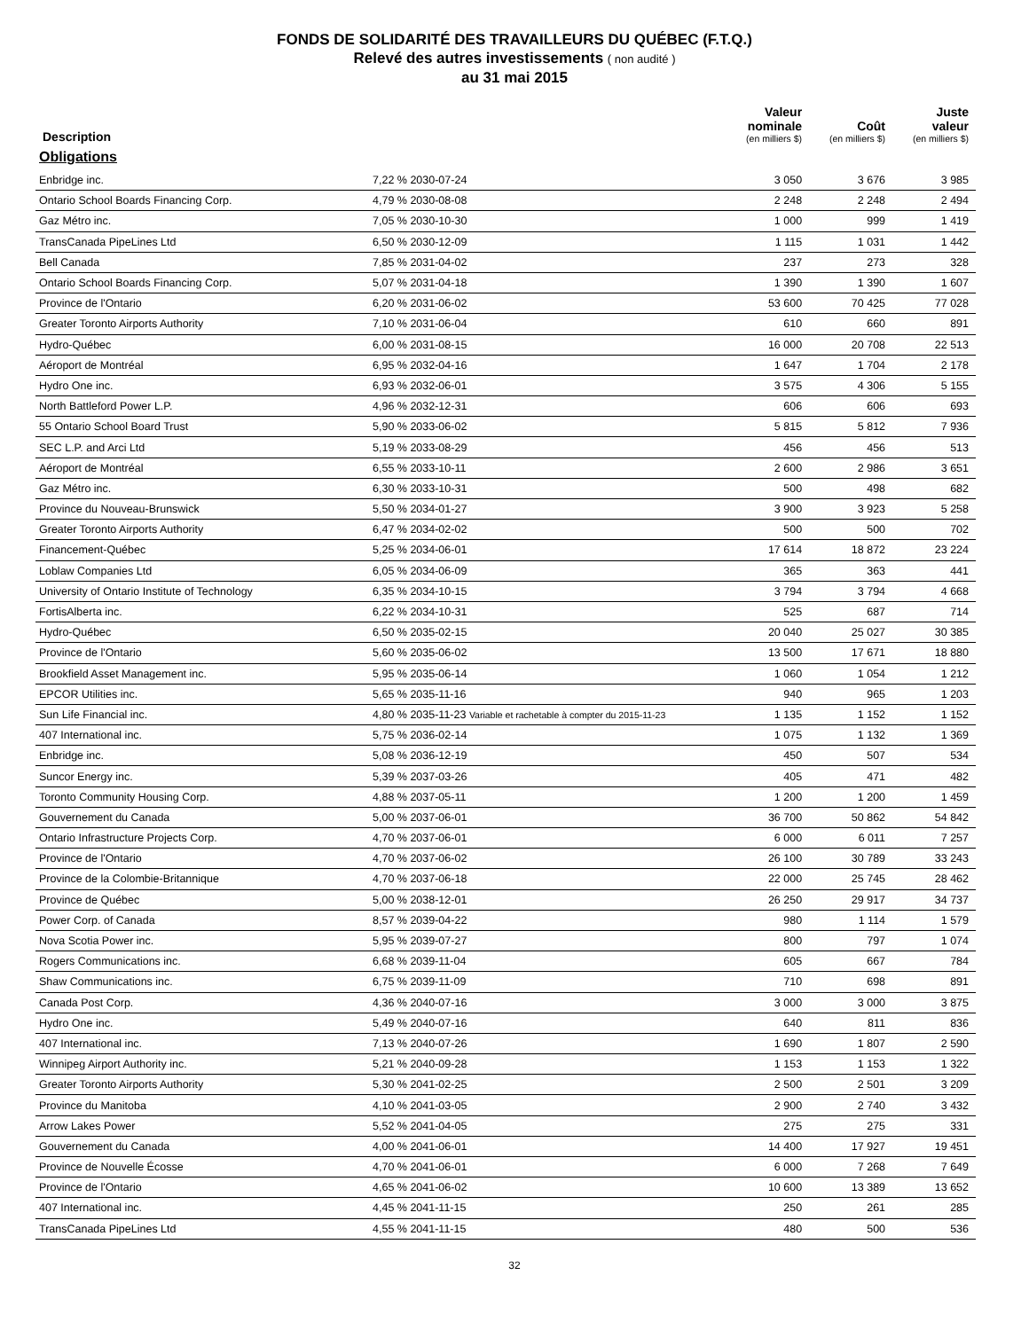FONDS DE SOLIDARITÉ DES TRAVAILLEURS DU QUÉBEC (F.T.Q.)
Relevé des autres investissements ( non audité )
au 31 mai 2015
| Description | | Valeur nominale (en milliers $) | Coût (en milliers $) | Juste valeur (en milliers $) |
| --- | --- | --- | --- | --- |
| Obligations | | | | |
| Enbridge inc. | 7,22 % 2030-07-24 | 3 050 | 3 676 | 3 985 |
| Ontario School Boards Financing Corp. | 4,79 % 2030-08-08 | 2 248 | 2 248 | 2 494 |
| Gaz Métro inc. | 7,05 % 2030-10-30 | 1 000 | 999 | 1 419 |
| TransCanada PipeLines Ltd | 6,50 % 2030-12-09 | 1 115 | 1 031 | 1 442 |
| Bell Canada | 7,85 % 2031-04-02 | 237 | 273 | 328 |
| Ontario School Boards Financing Corp. | 5,07 % 2031-04-18 | 1 390 | 1 390 | 1 607 |
| Province de l'Ontario | 6,20 % 2031-06-02 | 53 600 | 70 425 | 77 028 |
| Greater Toronto Airports Authority | 7,10 % 2031-06-04 | 610 | 660 | 891 |
| Hydro-Québec | 6,00 % 2031-08-15 | 16 000 | 20 708 | 22 513 |
| Aéroport de Montréal | 6,95 % 2032-04-16 | 1 647 | 1 704 | 2 178 |
| Hydro One inc. | 6,93 % 2032-06-01 | 3 575 | 4 306 | 5 155 |
| North Battleford Power L.P. | 4,96 % 2032-12-31 | 606 | 606 | 693 |
| 55 Ontario School Board Trust | 5,90 % 2033-06-02 | 5 815 | 5 812 | 7 936 |
| SEC L.P. and Arci Ltd | 5,19 % 2033-08-29 | 456 | 456 | 513 |
| Aéroport de Montréal | 6,55 % 2033-10-11 | 2 600 | 2 986 | 3 651 |
| Gaz Métro inc. | 6,30 % 2033-10-31 | 500 | 498 | 682 |
| Province du Nouveau-Brunswick | 5,50 % 2034-01-27 | 3 900 | 3 923 | 5 258 |
| Greater Toronto Airports Authority | 6,47 % 2034-02-02 | 500 | 500 | 702 |
| Financement-Québec | 5,25 % 2034-06-01 | 17 614 | 18 872 | 23 224 |
| Loblaw Companies Ltd | 6,05 % 2034-06-09 | 365 | 363 | 441 |
| University of Ontario Institute of Technology | 6,35 % 2034-10-15 | 3 794 | 3 794 | 4 668 |
| FortisAlberta inc. | 6,22 % 2034-10-31 | 525 | 687 | 714 |
| Hydro-Québec | 6,50 % 2035-02-15 | 20 040 | 25 027 | 30 385 |
| Province de l'Ontario | 5,60 % 2035-06-02 | 13 500 | 17 671 | 18 880 |
| Brookfield Asset Management inc. | 5,95 % 2035-06-14 | 1 060 | 1 054 | 1 212 |
| EPCOR Utilities inc. | 5,65 % 2035-11-16 | 940 | 965 | 1 203 |
| Sun Life Financial inc. | 4,80 % 2035-11-23 Variable et rachetable à compter du 2015-11-23 | 1 135 | 1 152 | 1 152 |
| 407 International inc. | 5,75 % 2036-02-14 | 1 075 | 1 132 | 1 369 |
| Enbridge inc. | 5,08 % 2036-12-19 | 450 | 507 | 534 |
| Suncor Energy inc. | 5,39 % 2037-03-26 | 405 | 471 | 482 |
| Toronto Community Housing Corp. | 4,88 % 2037-05-11 | 1 200 | 1 200 | 1 459 |
| Gouvernement du Canada | 5,00 % 2037-06-01 | 36 700 | 50 862 | 54 842 |
| Ontario Infrastructure Projects Corp. | 4,70 % 2037-06-01 | 6 000 | 6 011 | 7 257 |
| Province de l'Ontario | 4,70 % 2037-06-02 | 26 100 | 30 789 | 33 243 |
| Province de la Colombie-Britannique | 4,70 % 2037-06-18 | 22 000 | 25 745 | 28 462 |
| Province de Québec | 5,00 % 2038-12-01 | 26 250 | 29 917 | 34 737 |
| Power Corp. of Canada | 8,57 % 2039-04-22 | 980 | 1 114 | 1 579 |
| Nova Scotia Power inc. | 5,95 % 2039-07-27 | 800 | 797 | 1 074 |
| Rogers Communications inc. | 6,68 % 2039-11-04 | 605 | 667 | 784 |
| Shaw Communications inc. | 6,75 % 2039-11-09 | 710 | 698 | 891 |
| Canada Post Corp. | 4,36 % 2040-07-16 | 3 000 | 3 000 | 3 875 |
| Hydro One inc. | 5,49 % 2040-07-16 | 640 | 811 | 836 |
| 407 International inc. | 7,13 % 2040-07-26 | 1 690 | 1 807 | 2 590 |
| Winnipeg Airport Authority inc. | 5,21 % 2040-09-28 | 1 153 | 1 153 | 1 322 |
| Greater Toronto Airports Authority | 5,30 % 2041-02-25 | 2 500 | 2 501 | 3 209 |
| Province du Manitoba | 4,10 % 2041-03-05 | 2 900 | 2 740 | 3 432 |
| Arrow Lakes Power | 5,52 % 2041-04-05 | 275 | 275 | 331 |
| Gouvernement du Canada | 4,00 % 2041-06-01 | 14 400 | 17 927 | 19 451 |
| Province de Nouvelle Écosse | 4,70 % 2041-06-01 | 6 000 | 7 268 | 7 649 |
| Province de l'Ontario | 4,65 % 2041-06-02 | 10 600 | 13 389 | 13 652 |
| 407 International inc. | 4,45 % 2041-11-15 | 250 | 261 | 285 |
| TransCanada PipeLines Ltd | 4,55 % 2041-11-15 | 480 | 500 | 536 |
32